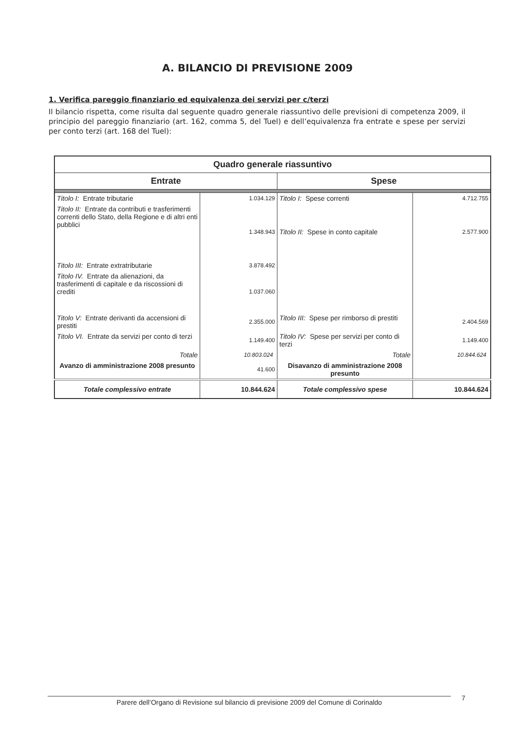A. BILANCIO DI PREVISIONE 2009
1. Verifica pareggio finanziario ed equivalenza dei servizi per c/terzi
Il bilancio rispetta, come risulta dal seguente quadro generale riassuntivo delle previsioni di competenza 2009, il principio del pareggio finanziario (art. 162, comma 5, del Tuel) e dell’equivalenza fra entrate e spese per servizi per conto terzi (art. 168 del Tuel):
| Quadro generale riassuntivo | | | |
| --- | --- | --- | --- |
| Entrate | | Spese | |
| Titolo I: Entrate tributarie | 1.034.129 | Titolo I: Spese correnti | 4.712.755 |
| Titolo II: Entrate da contributi e trasferimenti correnti dello Stato, della Regione e di altri enti pubblici | 1.348.943 | Titolo II: Spese in conto capitale | 2.577.900 |
| Titolo III: Entrate extratributarie | 3.878.492 | | |
| Titolo IV. Entrate da alienazioni, da trasferimenti di capitale e da riscossioni di crediti | 1.037.060 | | |
| Titolo V: Entrate derivanti da accensioni di prestiti | 2.355.000 | Titolo III: Spese per rimborso di prestiti | 2.404.569 |
| Titolo VI. Entrate da servizi per conto di terzi | 1.149.400 | Titolo IV: Spese per servizi per conto di terzi | 1.149.400 |
| Totale | 10.803.024 | Totale | 10.844.624 |
| Avanzo di amministrazione 2008 presunto | 41.600 | Disavanzo di amministrazione 2008 presunto | |
| Totale complessivo entrate | 10.844.624 | Totale complessivo spese | 10.844.624 |
Parere dell’Organo di Revisione sul bilancio di previsione 2009 del Comune di Corinaldo 7